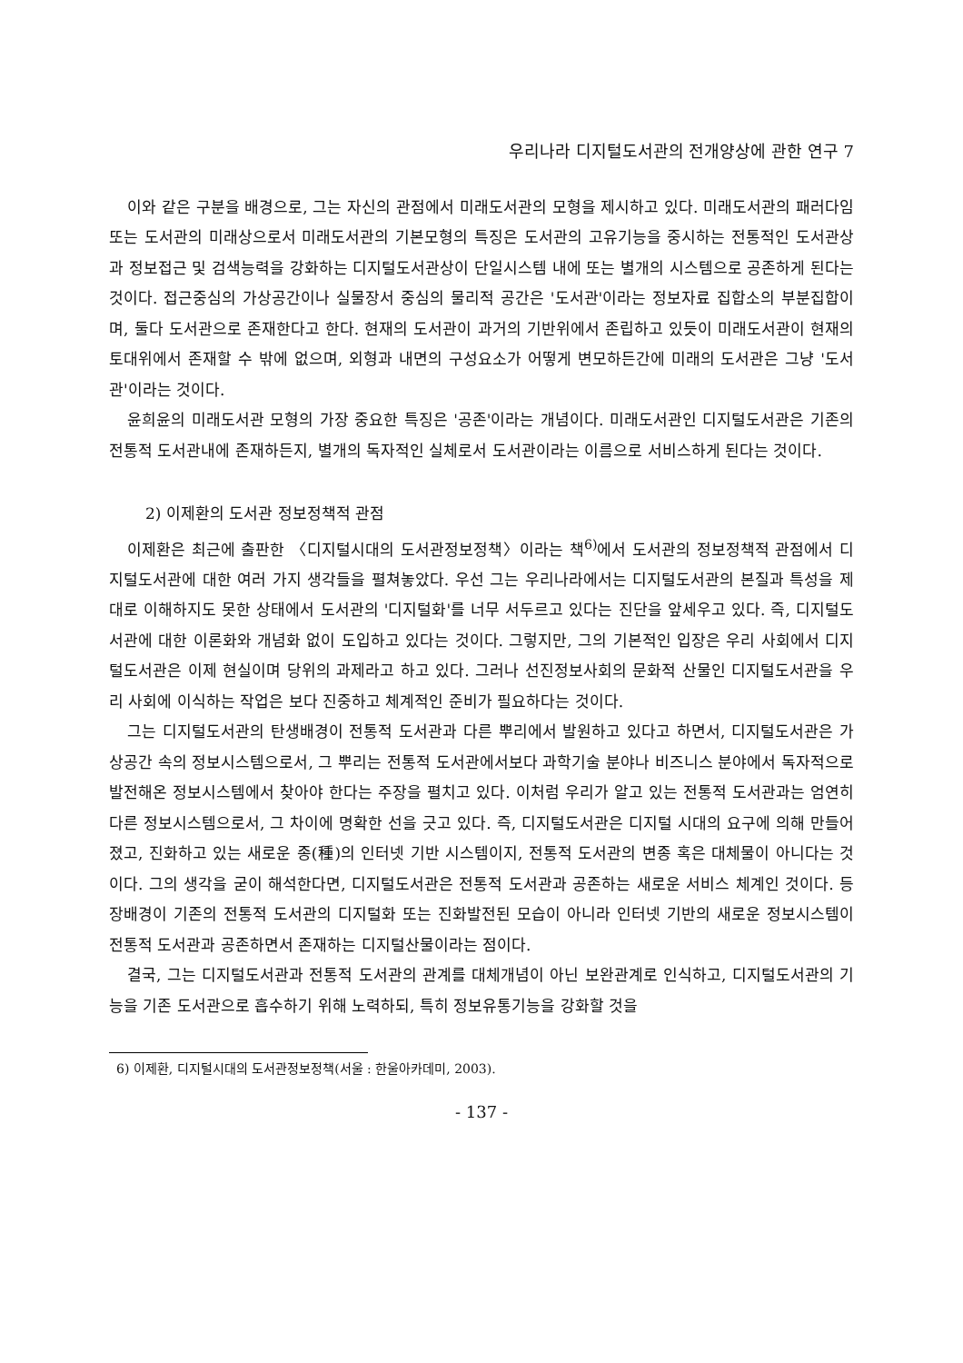우리나라 디지털도서관의 전개양상에 관한 연구 7
이와 같은 구분을 배경으로, 그는 자신의 관점에서 미래도서관의 모형을 제시하고 있다. 미래도서관의 패러다임 또는 도서관의 미래상으로서 미래도서관의 기본모형의 특징은 도서관의 고유기능을 중시하는 전통적인 도서관상과 정보접근 및 검색능력을 강화하는 디지털도서관상이 단일시스템 내에 또는 별개의 시스템으로 공존하게 된다는 것이다. 접근중심의 가상공간이나 실물장서 중심의 물리적 공간은 '도서관'이라는 정보자료 집합소의 부분집합이며, 둘다 도서관으로 존재한다고 한다. 현재의 도서관이 과거의 기반위에서 존립하고 있듯이 미래도서관이 현재의 토대위에서 존재할 수 밖에 없으며, 외형과 내면의 구성요소가 어떻게 변모하든간에 미래의 도서관은 그냥 '도서관'이라는 것이다.
윤희윤의 미래도서관 모형의 가장 중요한 특징은 '공존'이라는 개념이다. 미래도서관인 디지털도서관은 기존의 전통적 도서관내에 존재하든지, 별개의 독자적인 실체로서 도서관이라는 이름으로 서비스하게 된다는 것이다.
2) 이제환의 도서관 정보정책적 관점
이제환은 최근에 출판한 〈디지털시대의 도서관정보정책〉이라는 책<sup>6)</sup>에서 도서관의 정보정책적 관점에서 디지털도서관에 대한 여러 가지 생각들을 펼쳐놓았다. 우선 그는 우리나라에서는 디지털도서관의 본질과 특성을 제대로 이해하지도 못한 상태에서 도서관의 '디지털화'를 너무 서두르고 있다는 진단을 앞세우고 있다. 즉, 디지털도서관에 대한 이론화와 개념화 없이 도입하고 있다는 것이다. 그렇지만, 그의 기본적인 입장은 우리 사회에서 디지털도서관은 이제 현실이며 당위의 과제라고 하고 있다. 그러나 선진정보사회의 문화적 산물인 디지털도서관을 우리 사회에 이식하는 작업은 보다 진중하고 체계적인 준비가 필요하다는 것이다.
그는 디지털도서관의 탄생배경이 전통적 도서관과 다른 뿌리에서 발원하고 있다고 하면서, 디지털도서관은 가상공간 속의 정보시스템으로서, 그 뿌리는 전통적 도서관에서보다 과학기술 분야나 비즈니스 분야에서 독자적으로 발전해온 정보시스템에서 찾아야 한다는 주장을 펼치고 있다. 이처럼 우리가 알고 있는 전통적 도서관과는 엄연히 다른 정보시스템으로서, 그 차이에 명확한 선을 긋고 있다. 즉, 디지털도서관은 디지털 시대의 요구에 의해 만들어졌고, 진화하고 있는 새로운 종(種)의 인터넷 기반 시스템이지, 전통적 도서관의 변종 혹은 대체물이 아니다는 것이다. 그의 생각을 굳이 해석한다면, 디지털도서관은 전통적 도서관과 공존하는 새로운 서비스 체계인 것이다. 등장배경이 기존의 전통적 도서관의 디지털화 또는 진화발전된 모습이 아니라 인터넷 기반의 새로운 정보시스템이 전통적 도서관과 공존하면서 존재하는 디지털산물이라는 점이다.
결국, 그는 디지털도서관과 전통적 도서관의 관계를 대체개념이 아닌 보완관계로 인식하고, 디지털도서관의 기능을 기존 도서관으로 흡수하기 위해 노력하되, 특히 정보유통기능을 강화할 것을
6) 이제환, 디지털시대의 도서관정보정책(서울 : 한울아카데미, 2003).
- 137 -